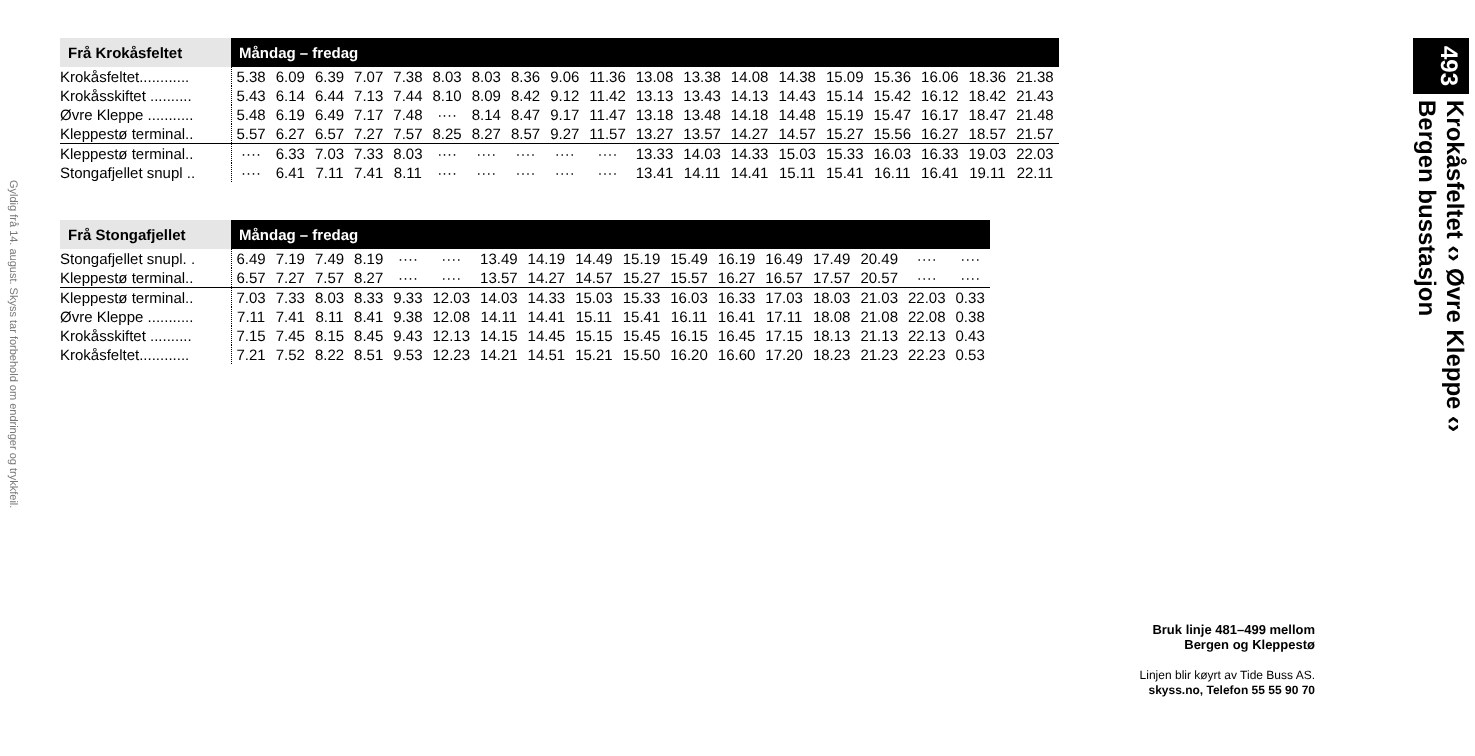Gyldig frå 14. august. Skyss tar forbehold om endringer og trykkfeil.
| Frå Krokåsfeltet | Måndag – fredag | | | | | | | | | | | | | | | | | | |
| --- | --- | --- | --- | --- | --- | --- | --- | --- | --- | --- | --- | --- | --- | --- | --- | --- | --- | --- | --- |
| Krokåsfeltet............ | 5.38 | 6.09 | 6.39 | 7.07 | 7.38 | 8.03 | 8.03 | 8.36 | 9.06 | 11.36 | 13.08 | 13.38 | 14.08 | 14.38 | 15.09 | 15.36 | 16.06 | 18.36 | 21.38 |
| Krokåsskiftet .......... | 5.43 | 6.14 | 6.44 | 7.13 | 7.44 | 8.10 | 8.09 | 8.42 | 9.12 | 11.42 | 13.13 | 13.43 | 14.13 | 14.43 | 15.14 | 15.42 | 16.12 | 18.42 | 21.43 |
| Øvre Kleppe ........... | 5.48 | 6.19 | 6.49 | 7.17 | 7.48 | ···· | 8.14 | 8.47 | 9.17 | 11.47 | 13.18 | 13.48 | 14.18 | 14.48 | 15.19 | 15.47 | 16.17 | 18.47 | 21.48 |
| Kleppestø terminal.. | 5.57 | 6.27 | 6.57 | 7.27 | 7.57 | 8.25 | 8.27 | 8.57 | 9.27 | 11.57 | 13.27 | 13.57 | 14.27 | 14.57 | 15.27 | 15.56 | 16.27 | 18.57 | 21.57 |
| Kleppestø terminal.. | ···· | 6.33 | 7.03 | 7.33 | 8.03 | ···· | ···· | ···· | ···· | ···· | 13.33 | 14.03 | 14.33 | 15.03 | 15.33 | 16.03 | 16.33 | 19.03 | 22.03 |
| Stongafjellet snupl .. | ···· | 6.41 | 7.11 | 7.41 | 8.11 | ···· | ···· | ···· | ···· | ···· | 13.41 | 14.11 | 14.41 | 15.11 | 15.41 | 16.11 | 16.41 | 19.11 | 22.11 |
| Frå Stongafjellet | Måndag – fredag | | | | | | | | | | | | | | | | |
| --- | --- | --- | --- | --- | --- | --- | --- | --- | --- | --- | --- | --- | --- | --- | --- | --- | --- |
| Stongafjellet snupl. . | 6.49 | 7.19 | 7.49 | 8.19 | ···· | ···· | 13.49 | 14.19 | 14.49 | 15.19 | 15.49 | 16.19 | 16.49 | 17.49 | 20.49 | ···· | ···· |
| Kleppestø terminal.. | 6.57 | 7.27 | 7.57 | 8.27 | ···· | ···· | 13.57 | 14.27 | 14.57 | 15.27 | 15.57 | 16.27 | 16.57 | 17.57 | 20.57 | ···· | ···· |
| Kleppestø terminal.. | 7.03 | 7.33 | 8.03 | 8.33 | 9.33 | 12.03 | 14.03 | 14.33 | 15.03 | 15.33 | 16.03 | 16.33 | 17.03 | 18.03 | 21.03 | 22.03 | 0.33 |
| Øvre Kleppe ........... | 7.11 | 7.41 | 8.11 | 8.41 | 9.38 | 12.08 | 14.11 | 14.41 | 15.11 | 15.41 | 16.11 | 16.41 | 17.11 | 18.08 | 21.08 | 22.08 | 0.38 |
| Krokåsskiftet .......... | 7.15 | 7.45 | 8.15 | 8.45 | 9.43 | 12.13 | 14.15 | 14.45 | 15.15 | 15.45 | 16.15 | 16.45 | 17.15 | 18.13 | 21.13 | 22.13 | 0.43 |
| Krokåsfeltet............ | 7.21 | 7.52 | 8.22 | 8.51 | 9.53 | 12.23 | 14.21 | 14.51 | 15.21 | 15.50 | 16.20 | 16.60 | 17.20 | 18.23 | 21.23 | 22.23 | 0.53 |
493 Krokåsfeltet ‹› Øvre Kleppe ‹›
Bergen busstasjon
Bruk linje 481–499 mellom
Bergen og Kleppestø
Linjen blir køyrt av Tide Buss AS.
skyss.no, Telefon 55 55 90 70